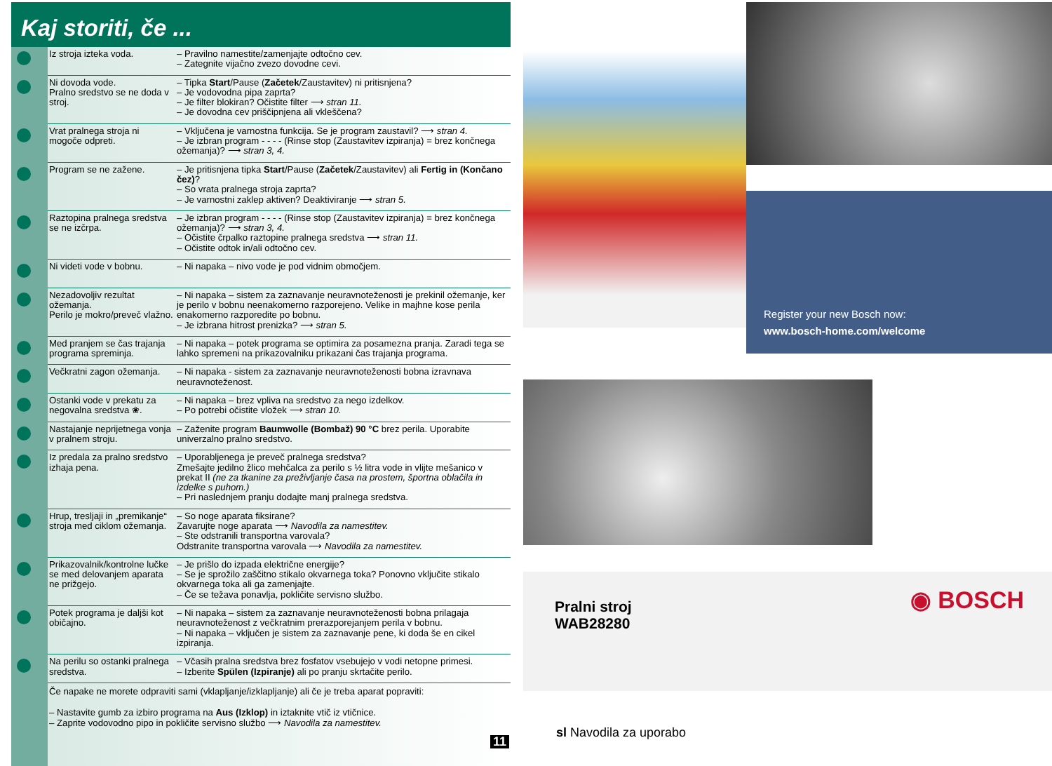Kaj storiti, če ...
| Iz stroja izteka voda. | – Pravilno namestite/zamenjajte odtočno cev. – Zategnite vijačno zvezo dovodne cevi. |
| Ni dovoda vode. Pralno sredstvo se ne doda v stroj. | – Tipka Start /Pause ( Začetek /Zaustavitev) ni pritisnjena? – Je vodovodna pipa zaprta? – Je filter blokiran? Očistite filter ⟶ stran 11. – Je dovodna cev priščipnjena ali vkleščena? |
| Vrat pralnega stroja ni mogoče odpreti. | – Vključena je varnostna funkcija. Se je program zaustavil? ⟶ stran 4. – Je izbran program - - - - (Rinse stop (Zaustavitev izpiranja) = brez končnega ožemanja)? ⟶ stran 3, 4. |
| Program se ne zažene. | – Je pritisnjena tipka Start /Pause ( Začetek /Zaustavitev) ali Fertig in (Končano čez) ? – So vrata pralnega stroja zaprta? – Je varnostni zaklep aktiven? Deaktiviranje ⟶ stran 5. |
| Raztopina pralnega sredstva se ne izčrpa. | – Je izbran program - - - - (Rinse stop (Zaustavitev izpiranja) = brez končnega ožemanja)? ⟶ stran 3, 4. – Očistite črpalko raztopine pralnega sredstva ⟶ stran 11. – Očistite odtok in/ali odtočno cev. |
| Ni videti vode v bobnu. | – Ni napaka – nivo vode je pod vidnim območjem. |
| Nezadovoljiv rezultat ožemanja. Perilo je mokro/preveč vlažno. | – Ni napaka – sistem za zaznavanje neuravnoteženosti je prekinil ožemanje, ker je perilo v bobnu neenakomerno razporejeno. Velike in majhne kose perila enakomerno razporedite po bobnu. – Je izbrana hitrost prenizka? ⟶ stran 5. |
| Med pranjem se čas trajanja programa spreminja. | – Ni napaka – potek programa se optimira za posamezna pranja. Zaradi tega se lahko spremeni na prikazovalniku prikazani čas trajanja programa. |
| Večkratni zagon ožemanja. | – Ni napaka - sistem za zaznavanje neuravnoteženosti bobna izravnava neuravnoteženost. |
| Ostanki vode v prekatu za negovalna sredstva ❀. | – Ni napaka – brez vpliva na sredstvo za nego izdelkov. – Po potrebi očistite vložek ⟶ stran 10. |
| Nastajanje neprijetnega vonja v pralnem stroju. | – Zaženite program Baumwolle (Bombaž) 90 °C brez perila. Uporabite univerzalno pralno sredstvo. |
| Iz predala za pralno sredstvo izhaja pena. | – Uporabljenega je preveč pralnega sredstva? Zmešajte jedilno žlico mehčalca za perilo s ½ litra vode in vlijte mešanico v prekat II (ne za tkanine za preživljanje časa na prostem, športna oblačila in izdelke s puhom.) – Pri naslednjem pranju dodajte manj pralnega sredstva. |
| Hrup, tresljaji in „premikanje“ stroja med ciklom ožemanja. | – So noge aparata fiksirane? Zavarujte noge aparata ⟶ Navodila za namestitev. – Ste odstranili transportna varovala? Odstranite transportna varovala ⟶ Navodila za namestitev. |
| Prikazovalnik/kontrolne lučke se med delovanjem aparata ne prižgejo. | – Je prišlo do izpada električne energije? – Se je sprožilo zaščitno stikalo okvarnega toka? Ponovno vključite stikalo okvarnega toka ali ga zamenjajte. – Če se težava ponavlja, pokličite servisno službo. |
| Potek programa je daljši kot običajno. | – Ni napaka – sistem za zaznavanje neuravnoteženosti bobna prilagaja neuravnoteženost z večkratnim prerazporejanjem perila v bobnu. – Ni napaka – vključen je sistem za zaznavanje pene, ki doda še en cikel izpiranja. |
| Na perilu so ostanki pralnega sredstva. | – Včasih pralna sredstva brez fosfatov vsebujejo v vodi netopne primesi. – Izberite Spülen (Izpiranje) ali po pranju skrtačite perilo. |
Če napake ne morete odpraviti sami (vklapljanje/izklapljanje) ali če je treba aparat popraviti:
– Nastavite gumb za izbiro programa na Aus (Izklop) in iztaknite vtič iz vtičnice.
– Zaprite vodovodno pipo in pokličite servisno službo ⟶ Navodila za namestitev.
11
Register your new Bosch now:
www.bosch-home.com/welcome
Pralni stroj
WAB28280
◉ BOSCH
sl Navodila za uporabo